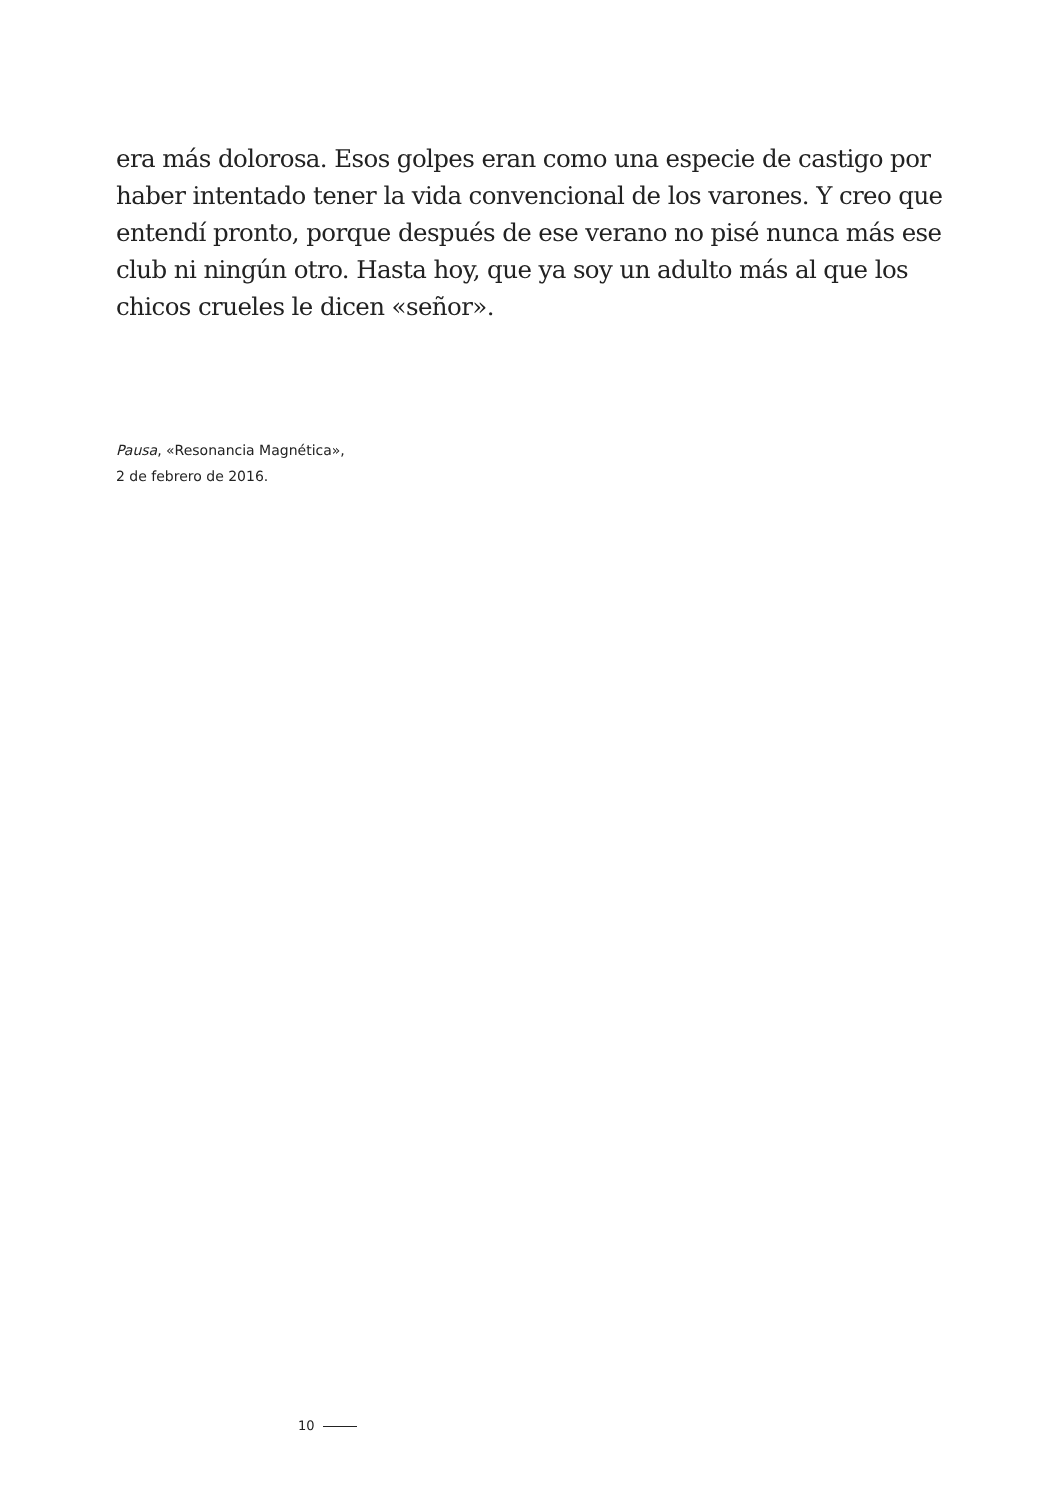era más dolorosa. Esos golpes eran como una especie de castigo por haber intentado tener la vida convencional de los varones. Y creo que entendí pronto, porque después de ese verano no pisé nunca más ese club ni ningún otro. Hasta hoy, que ya soy un adulto más al que los chicos crueles le dicen «señor».
Pausa, «Resonancia Magnética»,
2 de febrero de 2016.
10